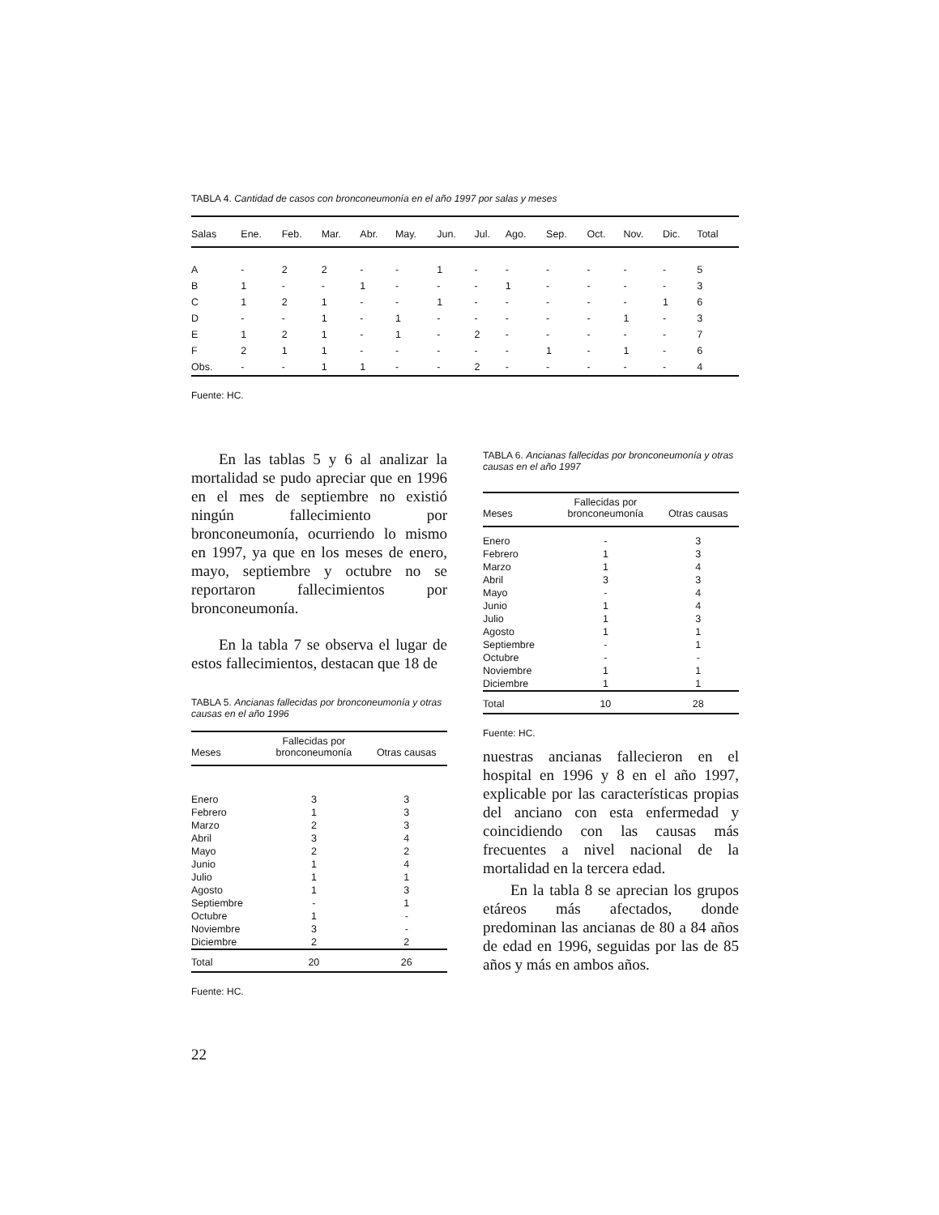TABLA 4. Cantidad de casos con bronconeumonía en el año 1997 por salas y meses
| Salas | Ene. | Feb. | Mar. | Abr. | May. | Jun. | Jul. | Ago. | Sep. | Oct. | Nov. | Dic. | Total |
| --- | --- | --- | --- | --- | --- | --- | --- | --- | --- | --- | --- | --- | --- |
| A | - | 2 | 2 | - | - | 1 | - | - | - | - | - | - | 5 |
| B | 1 | - | - | 1 | - | - | - | 1 | - | - | - | - | 3 |
| C | 1 | 2 | 1 | - | - | 1 | - | - | - | - | - | 1 | 6 |
| D | - | - | 1 | - | 1 | - | - | - | - | - | 1 | - | 3 |
| E | 1 | 2 | 1 | - | 1 | - | 2 | - | - | - | - | - | 7 |
| F | 2 | 1 | 1 | - | - | - | - | - | 1 | - | 1 | - | 6 |
| Obs. | - | - | 1 | 1 | - | - | 2 | - | - | - | - | - | 4 |
Fuente: HC.
En las tablas 5 y 6 al analizar la mortalidad se pudo apreciar que en 1996 en el mes de septiembre no existió ningún fallecimiento por bronconeumonía, ocurriendo lo mismo en 1997, ya que en los meses de enero, mayo, septiembre y octubre no se reportaron fallecimientos por bronconeumonía.
En la tabla 7 se observa el lugar de estos fallecimientos, destacan que 18 de
TABLA 5. Ancianas fallecidas por bronconeumonía y otras causas en el año 1996
| Meses | Fallecidas por bronconeumonía | Otras causas |
| --- | --- | --- |
| Enero | 3 | 3 |
| Febrero | 1 | 3 |
| Marzo | 2 | 3 |
| Abril | 3 | 4 |
| Mayo | 2 | 2 |
| Junio | 1 | 4 |
| Julio | 1 | 1 |
| Agosto | 1 | 3 |
| Septiembre | - | 1 |
| Octubre | 1 | - |
| Noviembre | 3 | - |
| Diciembre | 2 | 2 |
| Total | 20 | 26 |
Fuente: HC.
TABLA 6. Ancianas fallecidas por bronconeumonía y otras causas en el año 1997
| Meses | Fallecidas por bronconeumonía | Otras causas |
| --- | --- | --- |
| Enero | - | 3 |
| Febrero | 1 | 3 |
| Marzo | 1 | 4 |
| Abril | 3 | 3 |
| Mayo | - | 4 |
| Junio | 1 | 4 |
| Julio | 1 | 3 |
| Agosto | 1 | 1 |
| Septiembre | - | 1 |
| Octubre | - | - |
| Noviembre | 1 | 1 |
| Diciembre | 1 | 1 |
| Total | 10 | 28 |
Fuente: HC.
nuestras ancianas fallecieron en el hospital en 1996 y 8 en el año 1997, explicable por las características propias del anciano con esta enfermedad y coincidiendo con las causas más frecuentes a nivel nacional de la mortalidad en la tercera edad.
En la tabla 8 se aprecian los grupos etáreos más afectados, donde predominan las ancianas de 80 a 84 años de edad en 1996, seguidas por las de 85 años y más en ambos años.
22